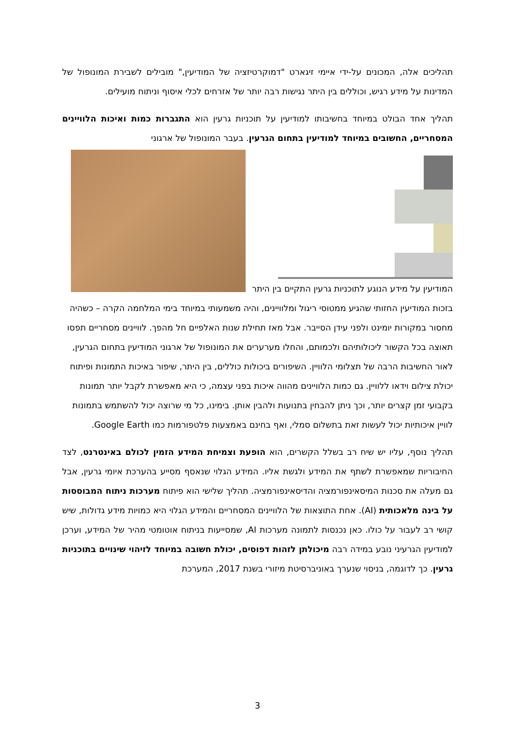תהליכים אלה, המכונים על-ידי איימי זיגארט "דמוקרטיזציה של המודיעין," מובילים לשבירת המונופול של המדינות על מידע רגיש, וכוללים בין היתר נגישות רבה יותר של אזרחים לכלי איסוף וניתוח מועילים.
תהליך אחד הבולט במיוחד בחשיבותו למודיעין על תוכניות גרעין הוא התגברות כמות ואיכות הלוויינים המסחריים, החשובים במיוחד למודיעין בתחום הגרעין. בעבר המונופול של ארגוני
המודיעין על מידע הנוגע לתוכניות גרעין התקיים בין היתר בזכות המודיעין החזותי שהגיע ממטוסי ריגול ומלוויינים, והיה משמעותי במיוחד בימי המלחמה הקרה – כשהיה מחסור במקורות יומינט ולפני עידן הסייבר. אבל מאז תחילת שנות האלפיים חל מהפך. לוויינים מסחריים תפסו תאוצה בכל הקשור ליכולותיהם ולכמותם, והחלו מערערים את המונופול של ארגוני המודיעין בתחום הגרעין, לאור החשיבות הרבה של תצלומי הלוויין. השיפורים ביכולות כוללים, בין היתר, שיפור באיכות התמונות ופיתוח יכולת צילום וידאו ללוויין. גם כמות הלוויינים מהווה איכות בפני עצמה, כי היא מאפשרת לקבל יותר תמונות בקבועי זמן קצרים יותר, וכך ניתן להבחין בתנועות ולהבין אותן. בימינו, כל מי שרוצה יכול להשתמש בתמונות לוויין איכותיות יכול לעשות זאת בתשלום סמלי, ואף בחינם באמצעות פלטפורמות כמו Google Earth.
תהליך נוסף, עליו יש שיח רב בשלל הקשרים, הוא הופעת וצמיחת המידע הזמין לכולם באינטרנט, לצד החיבוריות שמאפשרת לשתף את המידע ולגשת אליו. המידע הגלוי שנאסף מסייע בהערכת איומי גרעין, אבל גם מעלה את סכנות המיסאינפורמציה והדיסאינפורמציה. תהליך שלישי הוא פיתוח מערכות ניתוח המבוססות על בינה מלאכותית (AI). אחת התוצאות של הלוויינים המסחריים והמידע הגלוי היא כמויות מידע גדולות, שיש קושי רב לעבור על כולו. כאן נכנסות לתמונה מערכות AI, שמסייעות בניתוח אוטומטי מהיר של המידע, וערכן למודיעין הגרעיני נובע במידה רבה מיכולתן לזהות דפוסים, יכולת חשובה במיוחד לזיהוי שינויים בתוכניות גרעין. כך לדוגמה, בניסוי שנערך באוניברסיטת מיזורי בשנת 2017, המערכת
3